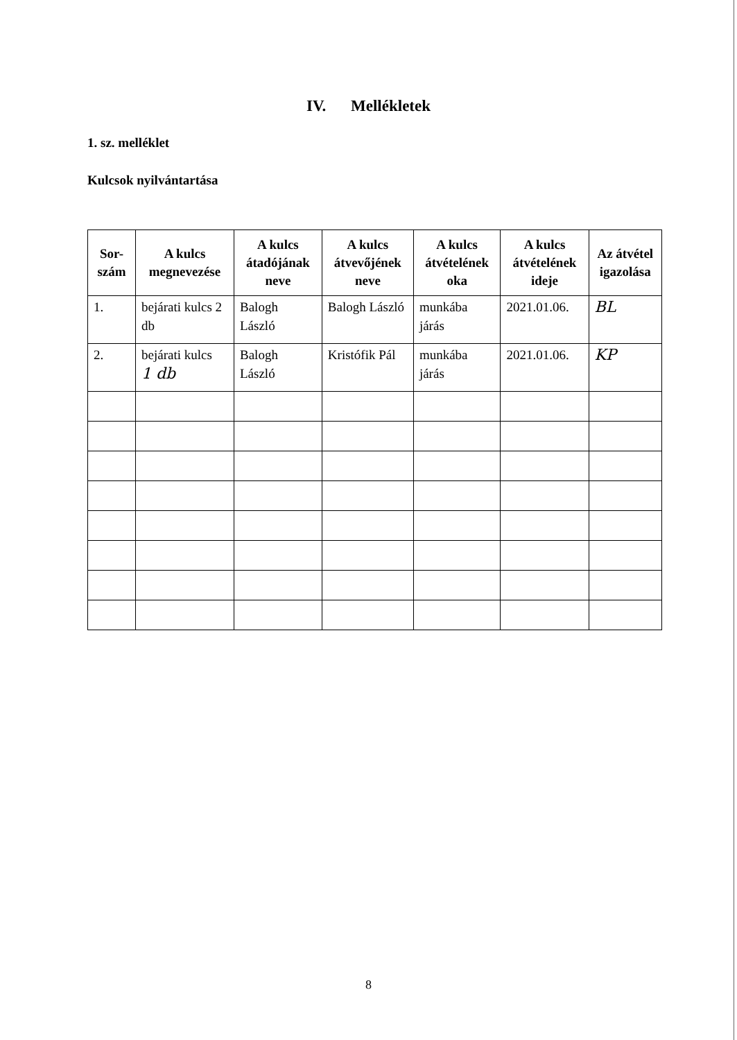IV. Mellékletek
1. sz. melléklet
Kulcsok nyilvántartása
| Sor- szám | A kulcs megnevezése | A kulcs átadójának neve | A kulcs átvevőjének neve | A kulcs átvételének oka | A kulcs átvételének ideje | Az átvétel igazolása |
| --- | --- | --- | --- | --- | --- | --- |
| 1. | bejárati kulcs 2 db | Balogh László | Balogh László | munkába járás | 2021.01.06. | BL |
| 2. | bejárati kulcs 1 db | Balogh László | Kristófik Pál | munkába járás | 2021.01.06. | KP |
8